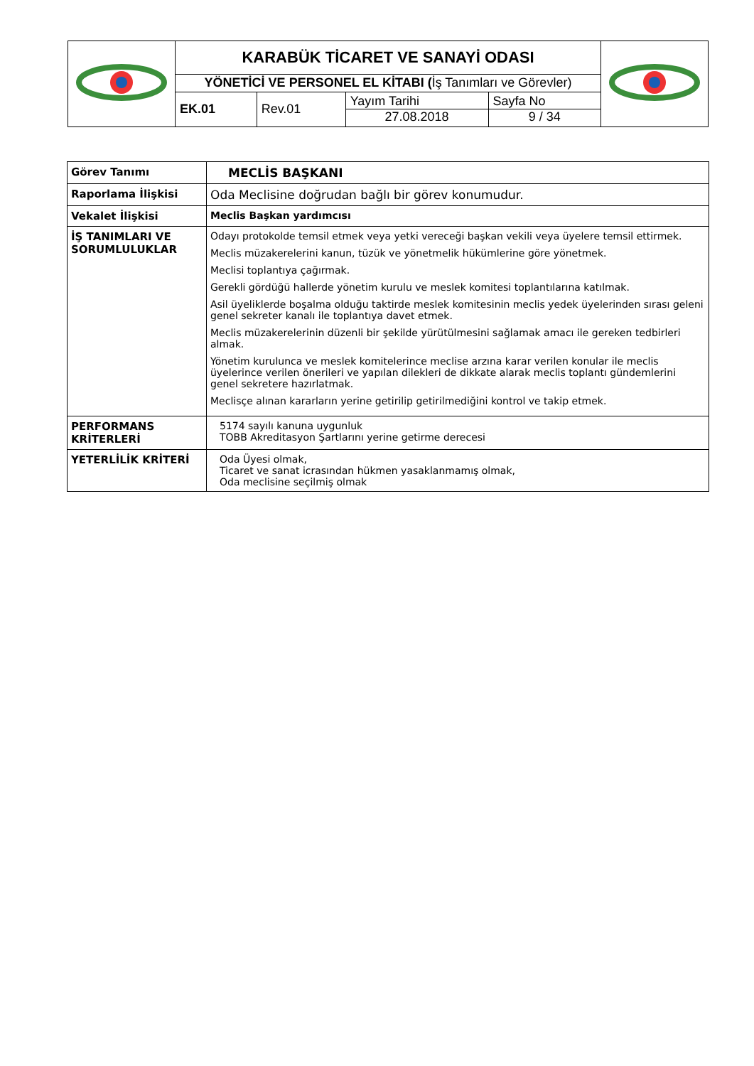| | KARABÜK TİCARET VE SANAYİ ODASI | | | | |
| | YÖNETİCİ VE PERSONEL EL KİTABI ( İş Tanımları ve Görevler) | | | | |
| | EK.01 | Rev.01 | Yayım Tarihi 27.08.2018 | Sayfa No 9 / 34 | |
| Görev Tanımı | MECLİS BAŞKANI |
| Raporlama İlişkisi | Oda Meclisine doğrudan bağlı bir görev konumudur. |
| Vekalet İlişkisi | Meclis Başkan yardımcısı |
| İŞ TANIMLARI VE SORUMLULUKLAR | Odayı protokolde temsil etmek veya yetki vereceği başkan vekili veya üyelere temsil ettirmek. Meclis müzakerelerini kanun, tüzük ve yönetmelik hükümlerine göre yönetmek. Meclisi toplantıya çağırmak. Gerekli gördüğü hallerde yönetim kurulu ve meslek komitesi toplantılarına katılmak. Asil üyeliklerde boşalma olduğu taktirde meslek komitesinin meclis yedek üyelerinden sırası geleni genel sekreter kanalı ile toplantıya davet etmek. Meclis müzakerelerinin düzenli bir şekilde yürütülmesini sağlamak amacı ile gereken tedbirleri almak. Yönetim kurulunca ve meslek komitelerince meclise arzına karar verilen konular ile meclis üyelerince verilen önerileri ve yapılan dilekleri de dikkate alarak meclis toplantı gündemlerini genel sekretere hazırlatmak. Meclisçe alınan kararların yerine getirilip getirilmediğini kontrol ve takip etmek. |
| PERFORMANS KRİTERLERİ | 5174 sayılı kanuna uygunluk TOBB Akreditasyon Şartlarını yerine getirme derecesi |
| YETERLİLİK KRİTERİ | Oda Üyesi olmak, Ticaret ve sanat icrasından hükmen yasaklanmamış olmak, Oda meclisine seçilmiş olmak |